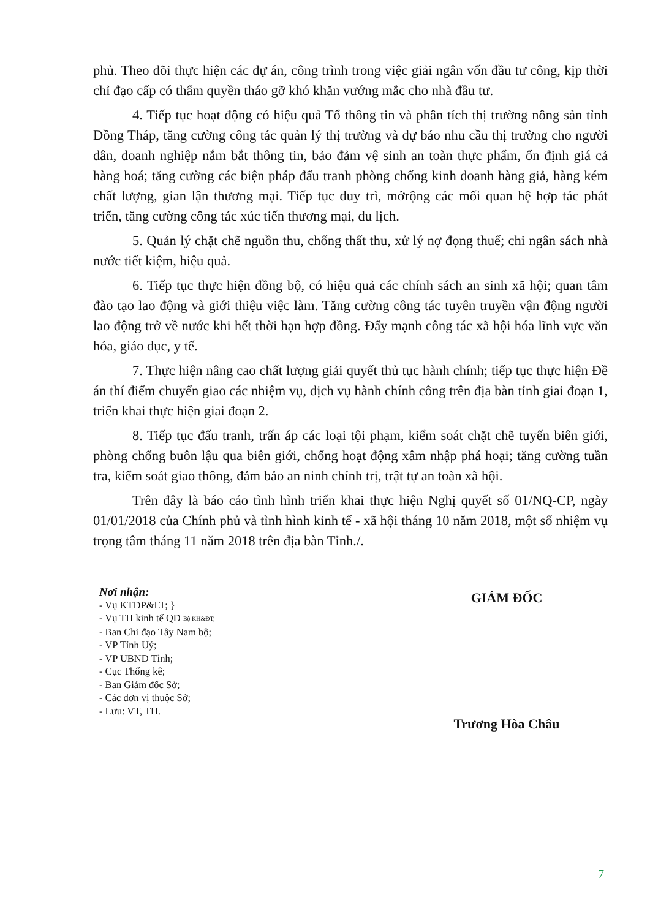phủ. Theo dõi thực hiện các dự án, công trình trong việc giải ngân vốn đầu tư công, kịp thời chỉ đạo cấp có thẩm quyền tháo gỡ khó khăn vướng mắc cho nhà đầu tư.
4. Tiếp tục hoạt động có hiệu quả Tổ thông tin và phân tích thị trường nông sản tỉnh Đồng Tháp, tăng cường công tác quản lý thị trường và dự báo nhu cầu thị trường cho người dân, doanh nghiệp nắm bắt thông tin, bảo đảm vệ sinh an toàn thực phẩm, ổn định giá cả hàng hoá; tăng cường các biện pháp đấu tranh phòng chống kinh doanh hàng giả, hàng kém chất lượng, gian lận thương mại. Tiếp tục duy trì, mởrộng các mối quan hệ hợp tác phát triển, tăng cường công tác xúc tiến thương mại, du lịch.
5. Quản lý chặt chẽ nguồn thu, chống thất thu, xử lý nợ đọng thuế; chi ngân sách nhà nước tiết kiệm, hiệu quả.
6. Tiếp tục thực hiện đồng bộ, có hiệu quả các chính sách an sinh xã hội; quan tâm đào tạo lao động và giới thiệu việc làm. Tăng cường công tác tuyên truyền vận động người lao động trở về nước khi hết thời hạn hợp đồng. Đẩy mạnh công tác xã hội hóa lĩnh vực văn hóa, giáo dục, y tế.
7. Thực hiện nâng cao chất lượng giải quyết thủ tục hành chính; tiếp tục thực hiện Đề án thí điểm chuyển giao các nhiệm vụ, dịch vụ hành chính công trên địa bàn tỉnh giai đoạn 1, triển khai thực hiện giai đoạn 2.
8. Tiếp tục đấu tranh, trấn áp các loại tội phạm, kiểm soát chặt chẽ tuyến biên giới, phòng chống buôn lậu qua biên giới, chống hoạt động xâm nhập phá hoại; tăng cường tuần tra, kiểm soát giao thông, đảm bảo an ninh chính trị, trật tự an toàn xã hội.
Trên đây là báo cáo tình hình triển khai thực hiện Nghị quyết số 01/NQ-CP, ngày 01/01/2018 của Chính phủ và tình hình kinh tế - xã hội tháng 10 năm 2018, một số nhiệm vụ trọng tâm tháng 11 năm 2018 trên địa bàn Tỉnh./.
Nơi nhận:
- Vụ KTĐP&LT; }
- Vụ TH kinh tế QD Bộ KH&ĐT;
- Ban Chỉ đạo Tây Nam bộ;
- VP Tỉnh Uỷ;
- VP UBND Tỉnh;
- Cục Thống kê;
- Ban Giám đốc Sở;
- Các đơn vị thuộc Sở;
- Lưu: VT, TH.
GIÁM ĐỐC
Trương Hòa Châu
7